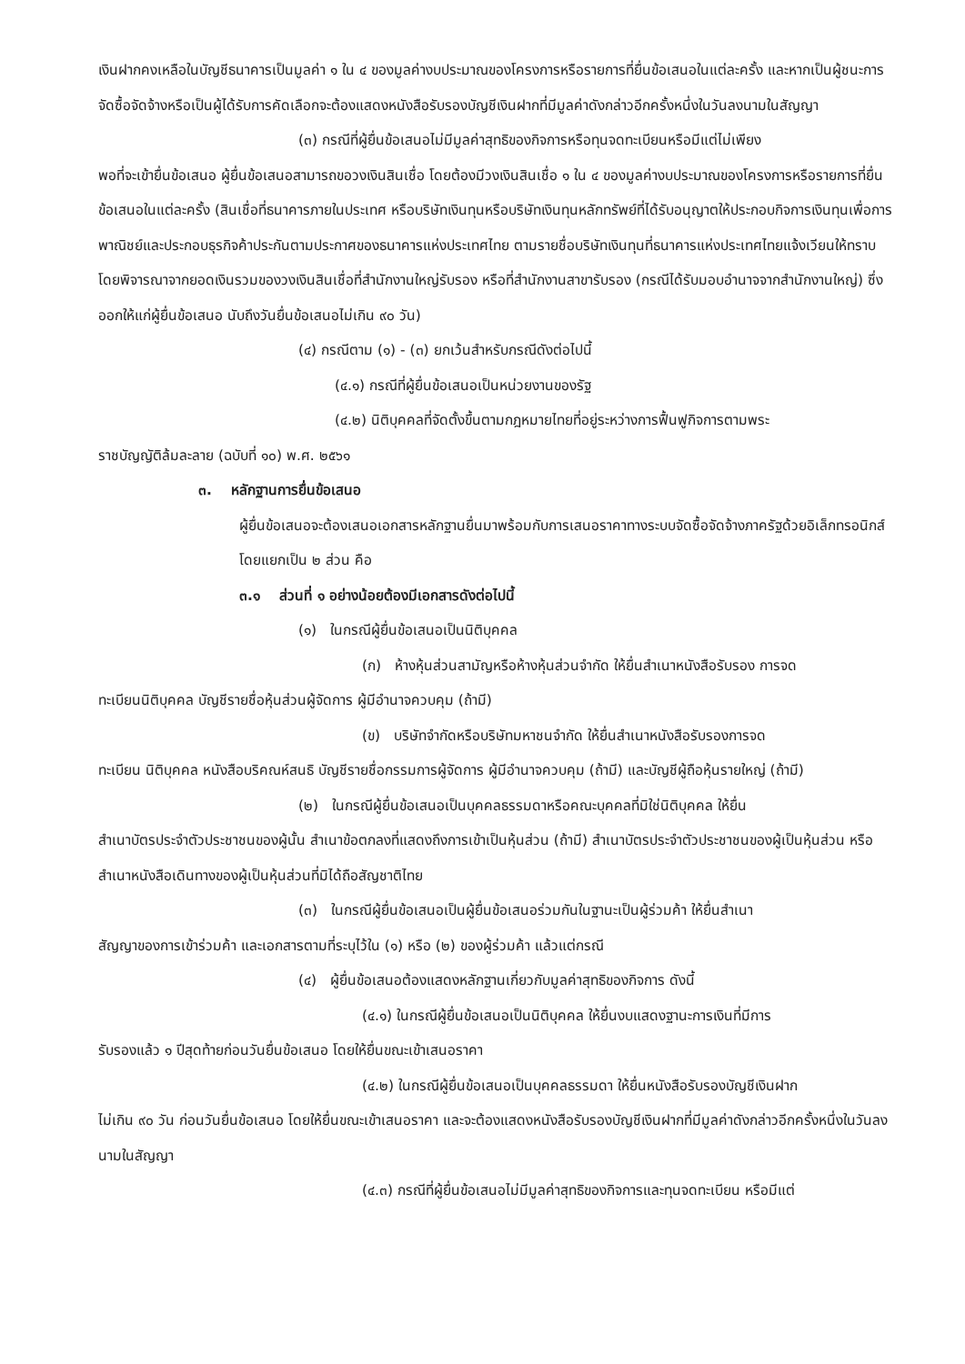เงินฝากคงเหลือในบัญชีธนาคารเป็นมูลค่า ๑ ใน ๔ ของมูลค่างบประมาณของโครงการหรือรายการที่ยื่นข้อเสนอในแต่ละครั้ง และหากเป็นผู้ชนะการจัดซื้อจัดจ้างหรือเป็นผู้ได้รับการคัดเลือกจะต้องแสดงหนังสือรับรองบัญชีเงินฝากที่มีมูลค่าดังกล่าวอีกครั้งหนึ่งในวันลงนามในสัญญา
(๓) กรณีที่ผู้ยื่นข้อเสนอไม่มีมูลค่าสุทธิของกิจการหรือทุนจดทะเบียนหรือมีแต่ไม่เพียง
พอที่จะเข้ายื่นข้อเสนอ ผู้ยื่นข้อเสนอสามารถขอวงเงินสินเชื่อ โดยต้องมีวงเงินสินเชื่อ ๑ ใน ๔ ของมูลค่างบประมาณของโครงการหรือรายการที่ยื่นข้อเสนอในแต่ละครั้ง (สินเชื่อที่ธนาคารภายในประเทศ หรือบริษัทเงินทุนหรือบริษัทเงินทุนหลักทรัพย์ที่ได้รับอนุญาตให้ประกอบกิจการเงินทุนเพื่อการพาณิชย์และประกอบธุรกิจค้าประกันตามประกาศของธนาคารแห่งประเทศไทย ตามรายชื่อบริษัทเงินทุนที่ธนาคารแห่งประเทศไทยแจ้งเวียนให้ทราบโดยพิจารณาจากยอดเงินรวมของวงเงินสินเชื่อที่สำนักงานใหญ่รับรอง หรือที่สำนักงานสาขารับรอง (กรณีได้รับมอบอำนาจจากสำนักงานใหญ่) ซึ่งออกให้แก่ผู้ยื่นข้อเสนอ นับถึงวันยื่นข้อเสนอไม่เกิน ๙๐ วัน)
(๔) กรณีตาม (๑) - (๓) ยกเว้นสำหรับกรณีดังต่อไปนี้
(๔.๑) กรณีที่ผู้ยื่นข้อเสนอเป็นหน่วยงานของรัฐ
(๔.๒) นิติบุคคลที่จัดตั้งขึ้นตามกฎหมายไทยที่อยู่ระหว่างการฟื้นฟูกิจการตามพระ
ราชบัญญัติล้มละลาย (ฉบับที่ ๑๐) พ.ศ. ๒๕๖๑
๓. หลักฐานการยื่นข้อเสนอ
ผู้ยื่นข้อเสนอจะต้องเสนอเอกสารหลักฐานยื่นมาพร้อมกับการเสนอราคาทางระบบจัดซื้อจัดจ้างภาครัฐด้วยอิเล็กทรอนิกส์ โดยแยกเป็น ๒ ส่วน คือ
๓.๑ ส่วนที่ ๑ อย่างน้อยต้องมีเอกสารดังต่อไปนี้
(๑) ในกรณีผู้ยื่นข้อเสนอเป็นนิติบุคคล
(ก) ห้างหุ้นส่วนสามัญหรือห้างหุ้นส่วนจำกัด ให้ยื่นสำเนาหนังสือรับรอง การจด
ทะเบียนนิติบุคคล บัญชีรายชื่อหุ้นส่วนผู้จัดการ ผู้มีอำนาจควบคุม (ถ้ามี)
(ข) บริษัทจำกัดหรือบริษัทมหาชนจำกัด ให้ยื่นสำเนาหนังสือรับรองการจด
ทะเบียน นิติบุคคล หนังสือบริคณห์สนธิ บัญชีรายชื่อกรรมการผู้จัดการ ผู้มีอำนาจควบคุม (ถ้ามี) และบัญชีผู้ถือหุ้นรายใหญ่ (ถ้ามี)
(๒) ในกรณีผู้ยื่นข้อเสนอเป็นบุคคลธรรมดาหรือคณะบุคคลที่มิใช่นิติบุคคล ให้ยื่น
สำเนาบัตรประจำตัวประชาชนของผู้นั้น สำเนาข้อตกลงที่แสดงถึงการเข้าเป็นหุ้นส่วน (ถ้ามี) สำเนาบัตรประจำตัวประชาชนของผู้เป็นหุ้นส่วน หรือสำเนาหนังสือเดินทางของผู้เป็นหุ้นส่วนที่มิได้ถือสัญชาติไทย
(๓) ในกรณีผู้ยื่นข้อเสนอเป็นผู้ยื่นข้อเสนอร่วมกันในฐานะเป็นผู้ร่วมค้า ให้ยื่นสำเนา
สัญญาของการเข้าร่วมค้า และเอกสารตามที่ระบุไว้ใน (๑) หรือ (๒) ของผู้ร่วมค้า แล้วแต่กรณี
(๔) ผู้ยื่นข้อเสนอต้องแสดงหลักฐานเกี่ยวกับมูลค่าสุทธิของกิจการ ดังนี้
(๔.๑) ในกรณีผู้ยื่นข้อเสนอเป็นนิติบุคคล ให้ยื่นงบแสดงฐานะการเงินที่มีการ
รับรองแล้ว ๑ ปีสุดท้ายก่อนวันยื่นข้อเสนอ โดยให้ยื่นขณะเข้าเสนอราคา
(๔.๒) ในกรณีผู้ยื่นข้อเสนอเป็นบุคคลธรรมดา ให้ยื่นหนังสือรับรองบัญชีเงินฝาก
ไม่เกิน ๙๐ วัน ก่อนวันยื่นข้อเสนอ โดยให้ยื่นขณะเข้าเสนอราคา และจะต้องแสดงหนังสือรับรองบัญชีเงินฝากที่มีมูลค่าดังกล่าวอีกครั้งหนึ่งในวันลงนามในสัญญา
(๔.๓) กรณีที่ผู้ยื่นข้อเสนอไม่มีมูลค่าสุทธิของกิจการและทุนจดทะเบียน หรือมีแต่